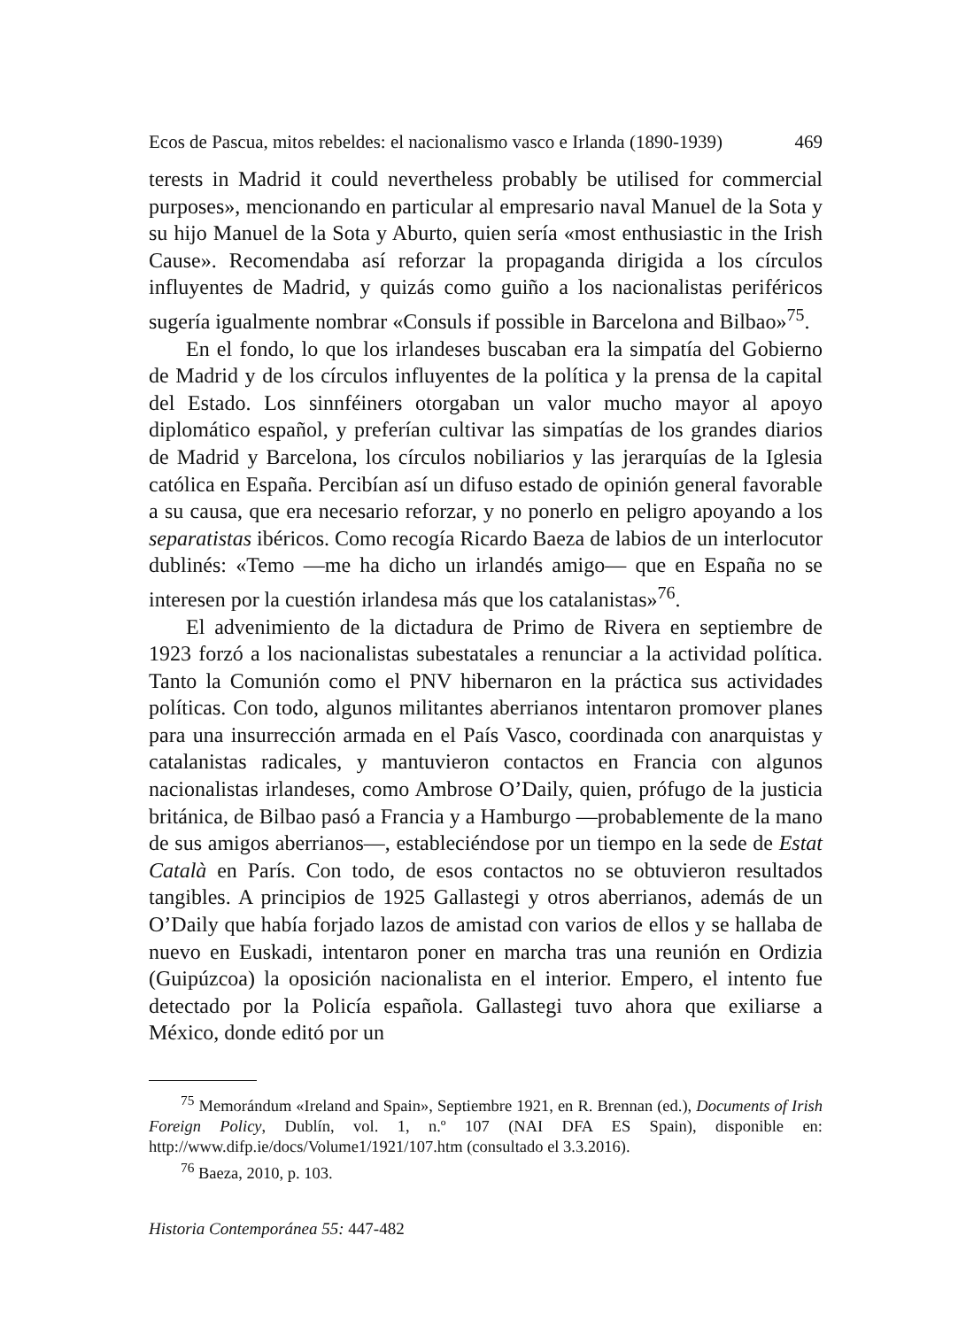Ecos de Pascua, mitos rebeldes: el nacionalismo vasco e Irlanda (1890-1939) 469
terests in Madrid it could nevertheless probably be utilised for commercial purposes», mencionando en particular al empresario naval Manuel de la Sota y su hijo Manuel de la Sota y Aburto, quien sería «most enthusiastic in the Irish Cause». Recomendaba así reforzar la propaganda dirigida a los círculos influyentes de Madrid, y quizás como guiño a los nacionalistas periféricos sugería igualmente nombrar «Consuls if possible in Barcelona and Bilbao»<sup>75</sup>.
En el fondo, lo que los irlandeses buscaban era la simpatía del Gobierno de Madrid y de los círculos influyentes de la política y la prensa de la capital del Estado. Los sinnféiners otorgaban un valor mucho mayor al apoyo diplomático español, y preferían cultivar las simpatías de los grandes diarios de Madrid y Barcelona, los círculos nobiliarios y las jerarquías de la Iglesia católica en España. Percibían así un difuso estado de opinión general favorable a su causa, que era necesario reforzar, y no ponerlo en peligro apoyando a los separatistas ibéricos. Como recogía Ricardo Baeza de labios de un interlocutor dublinés: «Temo —me ha dicho un irlandés amigo— que en España no se interesen por la cuestión irlandesa más que los catalanistas»<sup>76</sup>.
El advenimiento de la dictadura de Primo de Rivera en septiembre de 1923 forzó a los nacionalistas subestatales a renunciar a la actividad política. Tanto la Comunión como el PNV hibernaron en la práctica sus actividades políticas. Con todo, algunos militantes aberrianos intentaron promover planes para una insurrección armada en el País Vasco, coordinada con anarquistas y catalanistas radicales, y mantuvieron contactos en Francia con algunos nacionalistas irlandeses, como Ambrose O’Daily, quien, prófugo de la justicia británica, de Bilbao pasó a Francia y a Hamburgo —probablemente de la mano de sus amigos aberrianos—, estableciéndose por un tiempo en la sede de Estat Català en París. Con todo, de esos contactos no se obtuvieron resultados tangibles. A principios de 1925 Gallastegi y otros aberrianos, además de un O’Daily que había forjado lazos de amistad con varios de ellos y se hallaba de nuevo en Euskadi, intentaron poner en marcha tras una reunión en Ordizia (Guipúzcoa) la oposición nacionalista en el interior. Empero, el intento fue detectado por la Policía española. Gallastegi tuvo ahora que exiliarse a México, donde editó por un
<sup>75</sup> Memorándum «Ireland and Spain», Septiembre 1921, en R. Brennan (ed.), Documents of Irish Foreign Policy, Dublín, vol. 1, n.º 107 (NAI DFA ES Spain), disponible en: http://www.difp.ie/docs/Volume1/1921/107.htm (consultado el 3.3.2016).
<sup>76</sup> Baeza, 2010, p. 103.
Historia Contemporánea 55: 447-482